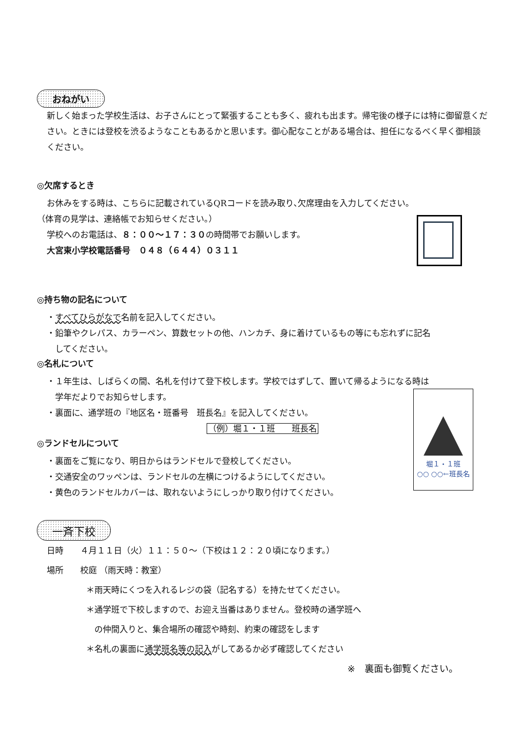堀１・１班
○○ ○○←班長名
おねがい
新しく始まった学校生活は、お子さんにとって緊張することも多く、疲れも出ます。帰宅後の様子には特に御留意ください。ときには登校を渋るようなこともあるかと思います。御心配なことがある場合は、担任になるべく早く御相談ください。
◎欠席するとき
お休みをする時は、こちらに記載されているQRコードを読み取り､欠席理由を入力してください。
（体育の見学は、連絡帳でお知らせください。）
学校へのお電話は、８：００～１７：３０の時間帯でお願いします。
大宮東小学校電話番号　０４８（６４４）０３１１
◎持ち物の記名について
・すべてひらがなで名前を記入してください。
・鉛筆やクレパス、カラーペン、算数セットの他、ハンカチ、身に着けているもの等にも忘れずに記名
　してください。
◎名札について
・１年生は、しばらくの間、名札を付けて登下校します。学校ではずして、置いて帰るようになる時は
　学年だよりでお知らせします。
・裏面に、通学班の『地区名・班番号　班長名』を記入してください。
（例）堀１・１班　　班長名
◎ランドセルについて
・裏面をご覧になり、明日からはランドセルで登校してください。
・交通安全のワッペンは、ランドセルの左横につけるようにしてください。
・黄色のランドセルカバーは、取れないようにしっかり取り付けてください。
一斉下校
日時　　４月１１日（火）１１：５０～（下校は１２：２０頃になります。）
場所　　校庭 （雨天時：教室）
＊雨天時にくつを入れるレジの袋（記名する）を持たせてください。
＊通学班で下校しますので、お迎え当番はありません。登校時の通学班へ
　の仲間入りと、集合場所の確認や時刻、約束の確認をします
＊名札の裏面に通学班名等の記入がしてあるか必ず確認してください
※　裏面も御覧ください。